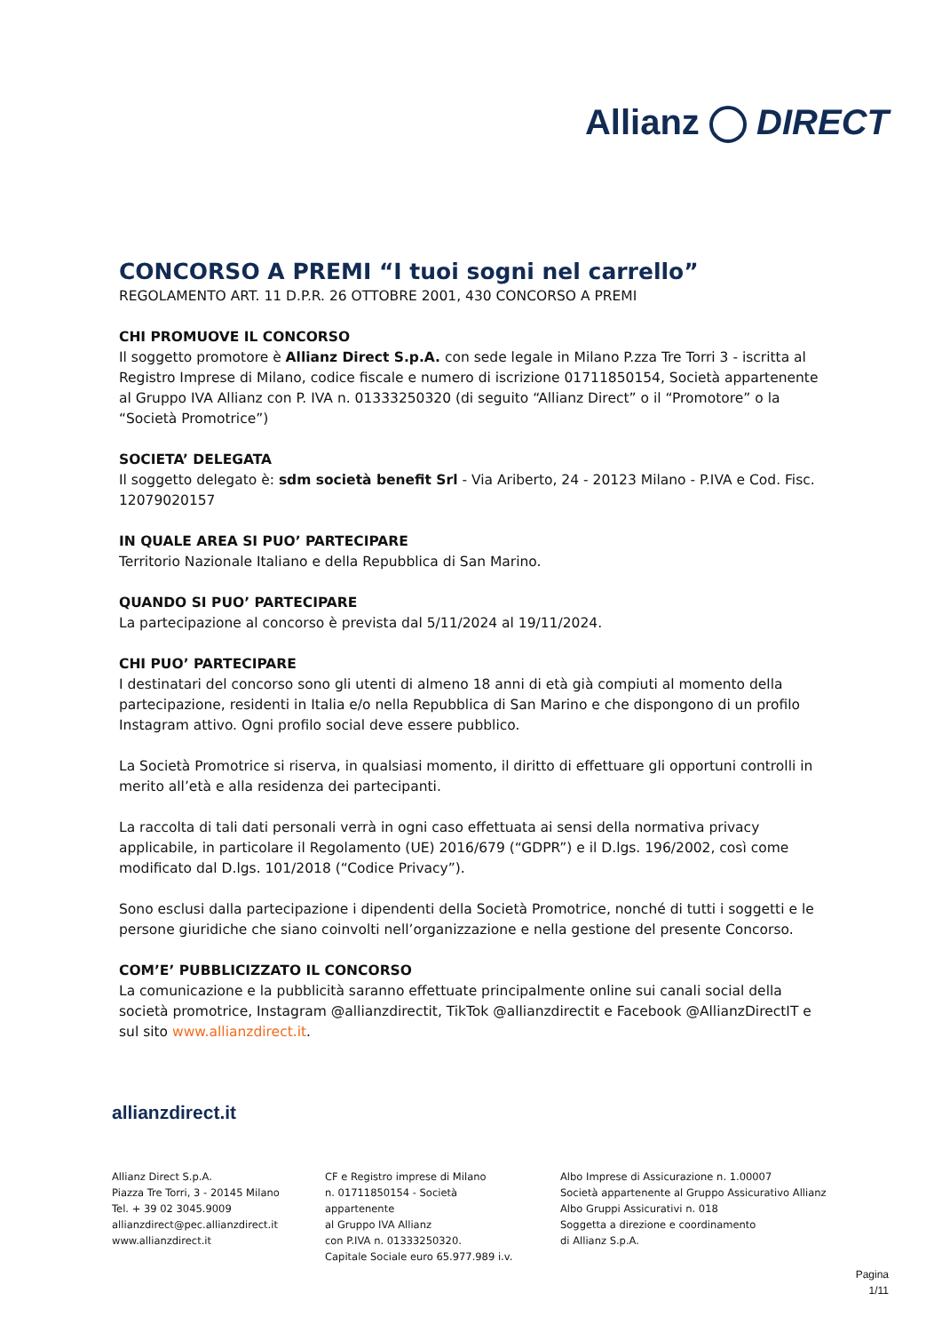Allianz DIRECT
CONCORSO A PREMI “I tuoi sogni nel carrello”
REGOLAMENTO ART. 11 D.P.R. 26 OTTOBRE 2001, 430 CONCORSO A PREMI
CHI PROMUOVE IL CONCORSO
Il soggetto promotore è Allianz Direct S.p.A. con sede legale in Milano P.zza Tre Torri 3 - iscritta al Registro Imprese di Milano, codice fiscale e numero di iscrizione 01711850154, Società appartenente al Gruppo IVA Allianz con P. IVA n. 01333250320 (di seguito “Allianz Direct” o il “Promotore” o la “Società Promotrice”)
SOCIETA’ DELEGATA
Il soggetto delegato è: sdm società benefit Srl - Via Ariberto, 24 - 20123 Milano - P.IVA e Cod. Fisc. 12079020157
IN QUALE AREA SI PUO’ PARTECIPARE
Territorio Nazionale Italiano e della Repubblica di San Marino.
QUANDO SI PUO’ PARTECIPARE
La partecipazione al concorso è prevista dal 5/11/2024 al 19/11/2024.
CHI PUO’ PARTECIPARE
I destinatari del concorso sono gli utenti di almeno 18 anni di età già compiuti al momento della partecipazione, residenti in Italia e/o nella Repubblica di San Marino e che dispongono di un profilo Instagram attivo. Ogni profilo social deve essere pubblico.
La Società Promotrice si riserva, in qualsiasi momento, il diritto di effettuare gli opportuni controlli in merito all’età e alla residenza dei partecipanti.
La raccolta di tali dati personali verrà in ogni caso effettuata ai sensi della normativa privacy applicabile, in particolare il Regolamento (UE) 2016/679 (“GDPR”) e il D.lgs. 196/2002, così come modificato dal D.lgs. 101/2018 (“Codice Privacy”).
Sono esclusi dalla partecipazione i dipendenti della Società Promotrice, nonché di tutti i soggetti e le persone giuridiche che siano coinvolti nell’organizzazione e nella gestione del presente Concorso.
COM’E’ PUBBLICIZZATO IL CONCORSO
La comunicazione e la pubblicità saranno effettuate principalmente online sui canali social della società promotrice, Instagram @allianzdirectit, TikTok @allianzdirectit e Facebook @AllianzDirectIT e sul sito www.allianzdirect.it.
allianzdirect.it
Allianz Direct S.p.A.
Piazza Tre Torri, 3 - 20145 Milano
Tel. + 39 02 3045.9009
allianzdirect@pec.allianzdirect.it
www.allianzdirect.it
CF e Registro imprese di Milano
n. 01711850154 - Società appartenente
al Gruppo IVA Allianz
con P.IVA n. 01333250320.
Capitale Sociale euro 65.977.989 i.v.
Albo Imprese di Assicurazione n. 1.00007
Società appartenente al Gruppo Assicurativo Allianz
Albo Gruppi Assicurativi n. 018
Soggetta a direzione e coordinamento
di Allianz S.p.A.
Pagina
1/11